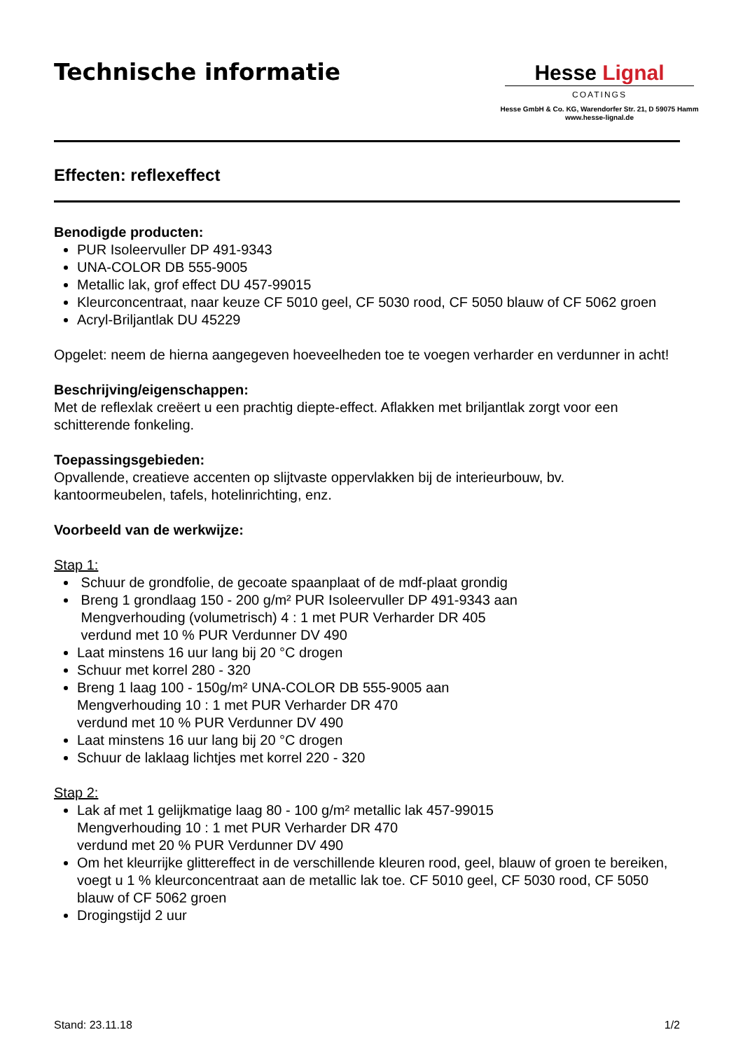Technische informatie
Hesse Lignal
COATINGS
Hesse GmbH & Co. KG, Warendorfer Str. 21, D 59075 Hamm
www.hesse-lignal.de
Effecten: reflexeffect
Benodigde producten:
PUR Isoleervuller DP 491-9343
UNA-COLOR DB 555-9005
Metallic lak, grof effect DU 457-99015
Kleurconcentraat, naar keuze CF 5010 geel, CF 5030 rood, CF 5050 blauw of CF 5062 groen
Acryl-Briljantlak DU 45229
Opgelet: neem de hierna aangegeven hoeveelheden toe te voegen verharder en verdunner in acht!
Beschrijving/eigenschappen:
Met de reflexlak creëert u een prachtig diepte-effect. Aflakken met briljantlak zorgt voor een schitterende fonkeling.
Toepassingsgebieden:
Opvallende, creatieve accenten op slijtvaste oppervlakken bij de interieurbouw, bv. kantoormeubelen, tafels, hotelinrichting, enz.
Voorbeeld van de werkwijze:
Stap 1:
Schuur de grondfolie, de gecoate spaanplaat of de mdf-plaat grondig
Breng 1 grondlaag 150 - 200 g/m² PUR Isoleervuller DP 491-9343 aan
Mengverhouding (volumetrisch) 4 : 1 met PUR Verharder DR 405
verdund met 10 % PUR Verdunner DV 490
Laat minstens 16 uur lang bij 20 °C drogen
Schuur met korrel 280 - 320
Breng 1 laag 100 - 150g/m² UNA-COLOR DB 555-9005 aan
Mengverhouding 10 : 1 met PUR Verharder DR 470
verdund met 10 % PUR Verdunner DV 490
Laat minstens 16 uur lang bij 20 °C drogen
Schuur de laklaag lichtjes met korrel 220 - 320
Stap 2:
Lak af met 1 gelijkmatige laag 80 - 100 g/m² metallic lak 457-99015
Mengverhouding 10 : 1 met PUR Verharder DR 470
verdund met 20 % PUR Verdunner DV 490
Om het kleurrijke glittereffect in de verschillende kleuren rood, geel, blauw of groen te bereiken, voegt u 1 % kleurconcentraat aan de metallic lak toe. CF 5010 geel, CF 5030 rood, CF 5050 blauw of CF 5062 groen
Drogingstijd 2 uur
Stand: 23.11.18 1/2